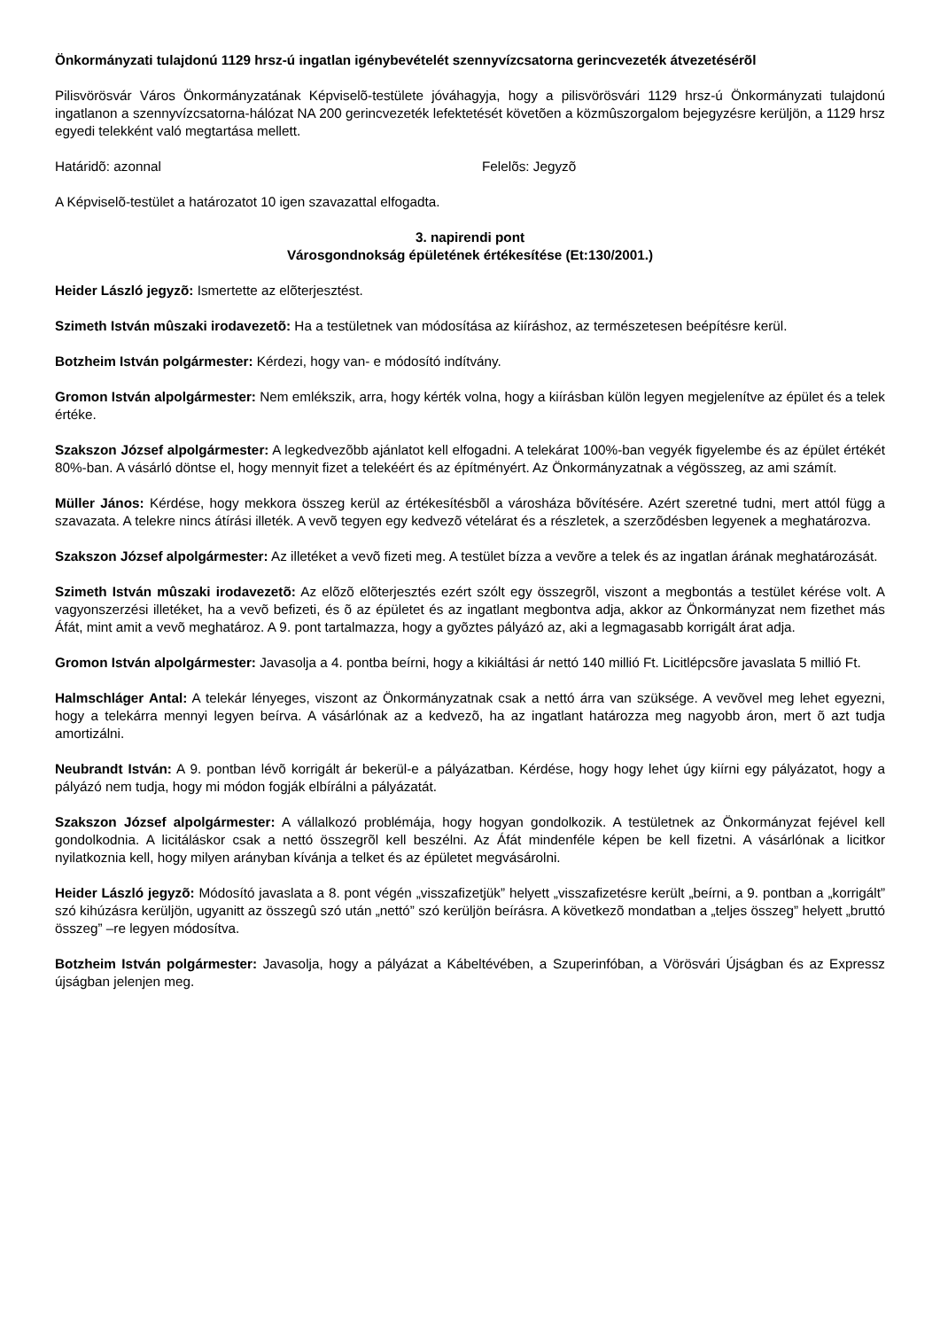Önkormányzati tulajdonú 1129 hrsz-ú ingatlan igénybevételét szennyvízcsatorna gerincvezeték átvezetésérõl
Pilisvörösvár Város Önkormányzatának Képviselõ-testülete jóváhagyja, hogy a pilisvörösvári 1129 hrsz-ú Önkormányzati tulajdonú ingatlanon a szennyvízcsatorna-hálózat NA 200 gerincvezeték lefektetését követõen a közmûszorgalom bejegyzésre kerüljön, a 1129 hrsz egyedi telekként való megtartása mellett.
Határidõ: azonnal Felelõs: Jegyzõ
A Képviselõ-testület a határozatot 10 igen szavazattal elfogadta.
3. napirendi pont
Városgondnokság épületének értékesítése (Et:130/2001.)
Heider László jegyzõ: Ismertette az elõterjesztést.
Szimeth István mûszaki irodavezetõ: Ha a testületnek van módosítása az kiíráshoz, az természetesen beépítésre kerül.
Botzheim István polgármester: Kérdezi, hogy van- e módosító indítvány.
Gromon István alpolgármester: Nem emlékszik, arra, hogy kérték volna, hogy a kiírásban külön legyen megjelenítve az épület és a telek értéke.
Szakszon József alpolgármester: A legkedvezõbb ajánlatot kell elfogadni. A telekárat 100%-ban vegyék figyelembe és az épület értékét 80%-ban. A vásárló döntse el, hogy mennyit fizet a telekéért és az építményért. Az Önkormányzatnak a végösszeg, az ami számít.
Müller János: Kérdése, hogy mekkora összeg kerül az értékesítésbõl a városháza bõvítésére. Azért szeretné tudni, mert attól függ a szavazata. A telekre nincs átírási illeték. A vevõ tegyen egy kedvezõ vételárat és a részletek, a szerzõdésben legyenek a meghatározva.
Szakszon József alpolgármester: Az illetéket a vevõ fizeti meg. A testület bízza a vevõre a telek és az ingatlan árának meghatározását.
Szimeth István mûszaki irodavezetõ: Az elõzõ elõterjesztés ezért szólt egy összegrõl, viszont a megbontás a testület kérése volt. A vagyonszerzési illetéket, ha a vevõ befizeti, és õ az épületet és az ingatlant megbontva adja, akkor az Önkormányzat nem fizethet más Áfát, mint amit a vevõ meghatároz. A 9. pont tartalmazza, hogy a gyõztes pályázó az, aki a legmagasabb korrigált árat adja.
Gromon István alpolgármester: Javasolja a 4. pontba beírni, hogy a kikiáltási ár nettó 140 millió Ft. Licitlépcsõre javaslata 5 millió Ft.
Halmschláger Antal: A telekár lényeges, viszont az Önkormányzatnak csak a nettó árra van szüksége. A vevõvel meg lehet egyezni, hogy a telekárra mennyi legyen beírva. A vásárlónak az a kedvezõ, ha az ingatlant határozza meg nagyobb áron, mert õ azt tudja amortizálni.
Neubrandt István: A 9. pontban lévõ korrigált ár bekerül-e a pályázatban. Kérdése, hogy hogy lehet úgy kiírni egy pályázatot, hogy a pályázó nem tudja, hogy mi módon fogják elbírálni a pályázatát.
Szakszon József alpolgármester: A vállalkozó problémája, hogy hogyan gondolkozik. A testületnek az Önkormányzat fejével kell gondolkodnia. A licitáláskor csak a nettó összegrõl kell beszélni. Az Áfát mindenféle képen be kell fizetni. A vásárlónak a licitkor nyilatkoznia kell, hogy milyen arányban kívánja a telket és az épületet megvásárolni.
Heider László jegyzõ: Módosító javaslata a 8. pont végén „visszafizetjük” helyett „visszafizetésre került „beírni, a 9. pontban a „korrigált” szó kihúzásra kerüljön, ugyanitt az összegû szó után „nettó” szó kerüljön beírásra. A következõ mondatban a „teljes összeg” helyett „bruttó összeg” –re legyen módosítva.
Botzheim István polgármester: Javasolja, hogy a pályázat a Kábeltévében, a Szuperinfóban, a Vörösvári Újságban és az Expressz újságban jelenjen meg.